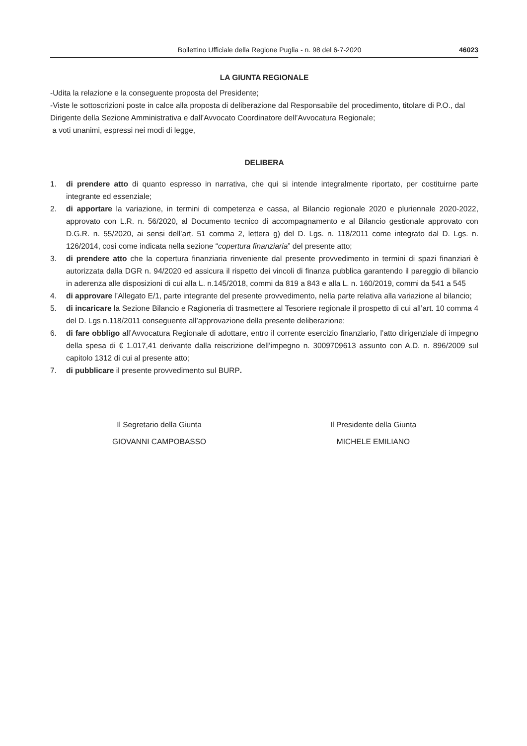Bollettino Ufficiale della Regione Puglia - n. 98 del 6-7-2020 46023
LA GIUNTA REGIONALE
-Udita la relazione e la conseguente proposta del Presidente;
-Viste le sottoscrizioni poste in calce alla proposta di deliberazione dal Responsabile del procedimento, titolare di P.O., dal Dirigente della Sezione Amministrativa e dall’Avvocato Coordinatore dell’Avvocatura Regionale;
a voti unanimi, espressi nei modi di legge,
DELIBERA
1. di prendere atto di quanto espresso in narrativa, che qui si intende integralmente riportato, per costituirne parte integrante ed essenziale;
2. di apportare la variazione, in termini di competenza e cassa, al Bilancio regionale 2020 e pluriennale 2020-2022, approvato con L.R. n. 56/2020, al Documento tecnico di accompagnamento e al Bilancio gestionale approvato con D.G.R. n. 55/2020, ai sensi dell’art. 51 comma 2, lettera g) del D. Lgs. n. 118/2011 come integrato dal D. Lgs. n. 126/2014, così come indicata nella sezione “copertura finanziaria” del presente atto;
3. di prendere atto che la copertura finanziaria rinveniente dal presente provvedimento in termini di spazi finanziari è autorizzata dalla DGR n. 94/2020 ed assicura il rispetto dei vincoli di finanza pubblica garantendo il pareggio di bilancio in aderenza alle disposizioni di cui alla L. n.145/2018, commi da 819 a 843 e alla L. n. 160/2019, commi da 541 a 545
4. di approvare l’Allegato E/1, parte integrante del presente provvedimento, nella parte relativa alla variazione al bilancio;
5. di incaricare la Sezione Bilancio e Ragioneria di trasmettere al Tesoriere regionale il prospetto di cui all’art. 10 comma 4 del D. Lgs n.118/2011 conseguente all’approvazione della presente deliberazione;
6. di fare obbligo all’Avvocatura Regionale di adottare, entro il corrente esercizio finanziario, l’atto dirigenziale di impegno della spesa di € 1.017,41 derivante dalla reiscrizione dell’impegno n. 3009709613 assunto con A.D. n. 896/2009 sul capitolo 1312 di cui al presente atto;
7. di pubblicare il presente provvedimento sul BURP.
Il Segretario della Giunta
GIOVANNI CAMPOBASSO
Il Presidente della Giunta
MICHELE EMILIANO